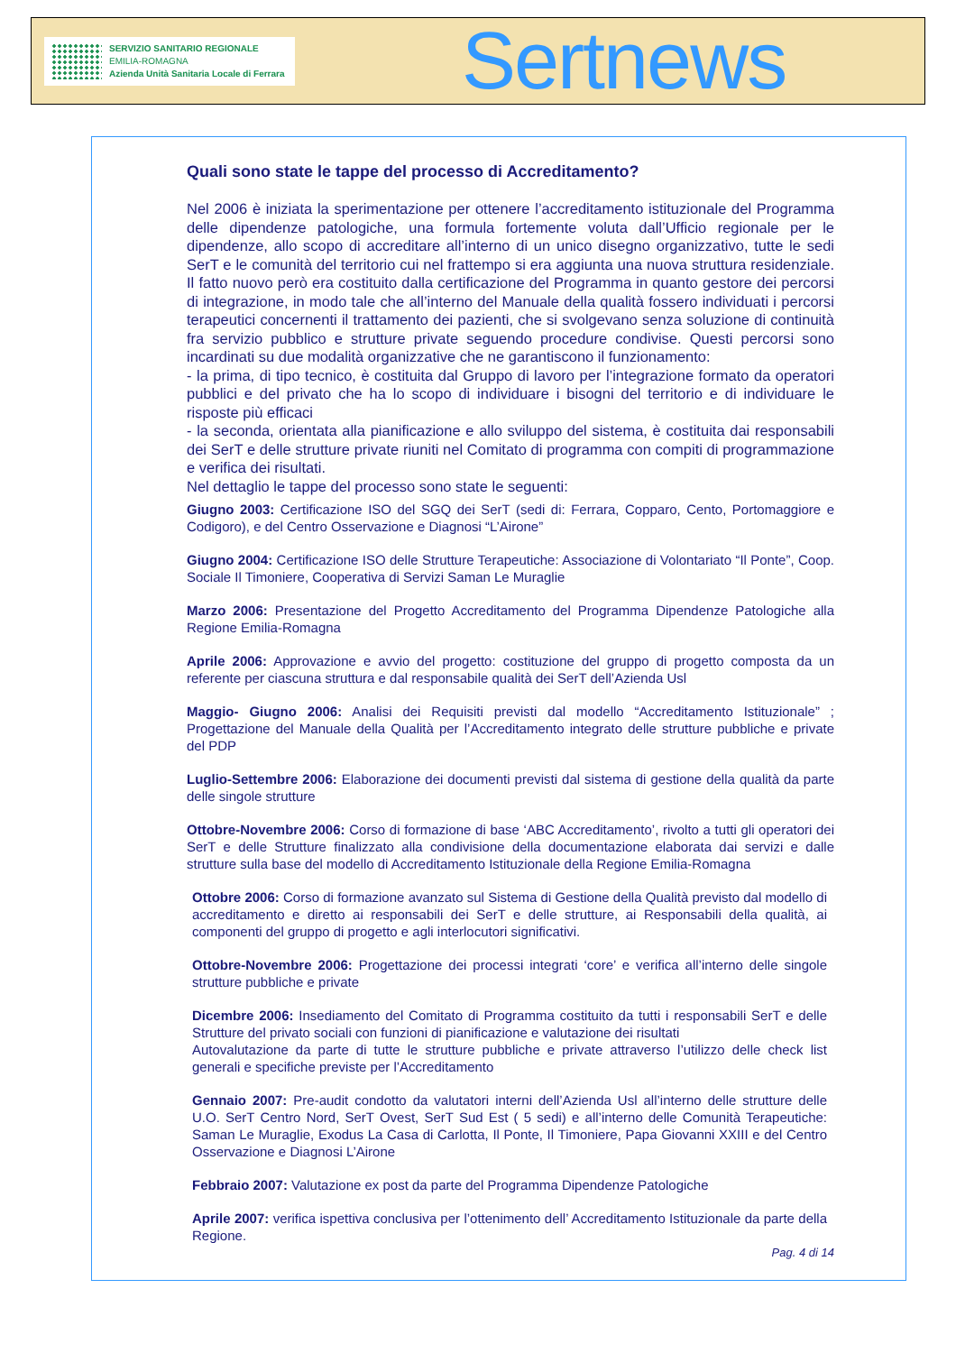SERVIZIO SANITARIO REGIONALE
EMILIA-ROMAGNA
Azienda Unità Sanitaria Locale di Ferrara
Sertnews
Quali sono state le tappe del processo di Accreditamento?
Nel 2006 è iniziata la sperimentazione per ottenere l’accreditamento istituzionale del Programma delle dipendenze patologiche, una formula fortemente voluta dall’Ufficio regionale per le dipendenze, allo scopo di accreditare all’interno di un unico disegno organizzativo, tutte le sedi SerT e le comunità del territorio cui nel frattempo si era aggiunta una nuova struttura residenziale. Il fatto nuovo però era costituito dalla certificazione del Programma in quanto gestore dei percorsi di integrazione, in modo tale che all’interno del Manuale della qualità fossero individuati i percorsi terapeutici concernenti il trattamento dei pazienti, che si svolgevano senza soluzione di continuità fra servizio pubblico e strutture private seguendo procedure condivise. Questi percorsi sono incardinati su due modalità organizzative che ne garantiscono il funzionamento:
- la prima, di tipo tecnico, è costituita dal Gruppo di lavoro per l’integrazione formato da operatori pubblici e del privato che ha lo scopo di individuare i bisogni del territorio e di individuare le risposte più efficaci
- la seconda, orientata alla pianificazione e allo sviluppo del sistema, è costituita dai responsabili dei SerT e delle strutture private riuniti nel Comitato di programma con compiti di programmazione e verifica dei risultati.
Nel dettaglio le tappe del processo sono state le seguenti:
Giugno 2003: Certificazione ISO del SGQ dei SerT (sedi di: Ferrara, Copparo, Cento, Portomaggiore e Codigoro), e del Centro Osservazione e Diagnosi “L’Airone”
Giugno 2004: Certificazione ISO delle Strutture Terapeutiche: Associazione di Volontariato “Il Ponte”, Coop. Sociale Il Timoniere, Cooperativa di Servizi Saman Le Muraglie
Marzo 2006: Presentazione del Progetto Accreditamento del Programma Dipendenze Patologiche alla Regione Emilia-Romagna
Aprile 2006: Approvazione e avvio del progetto: costituzione del gruppo di progetto composta da un referente per ciascuna struttura e dal responsabile qualità dei SerT dell’Azienda Usl
Maggio- Giugno 2006: Analisi dei Requisiti previsti dal modello “Accreditamento Istituzionale” ; Progettazione del Manuale della Qualità per l’Accreditamento integrato delle strutture pubbliche e private del PDP
Luglio-Settembre 2006: Elaborazione dei documenti previsti dal sistema di gestione della qualità da parte delle singole strutture
Ottobre-Novembre 2006: Corso di formazione di base ‘ABC Accreditamento’, rivolto a tutti gli operatori dei SerT e delle Strutture finalizzato alla condivisione della documentazione elaborata dai servizi e dalle strutture sulla base del modello di Accreditamento Istituzionale della Regione Emilia-Romagna
Ottobre 2006: Corso di formazione avanzato sul Sistema di Gestione della Qualità previsto dal modello di accreditamento e diretto ai responsabili dei SerT e delle strutture, ai Responsabili della qualità, ai componenti del gruppo di progetto e agli interlocutori significativi.
Ottobre-Novembre 2006: Progettazione dei processi integrati ‘core’ e verifica all’interno delle singole strutture pubbliche e private
Dicembre 2006: Insediamento del Comitato di Programma costituito da tutti i responsabili SerT e delle Strutture del privato sociali con funzioni di pianificazione e valutazione dei risultati
Autovalutazione da parte di tutte le strutture pubbliche e private attraverso l’utilizzo delle check list generali e specifiche previste per l’Accreditamento
Gennaio 2007: Pre-audit condotto da valutatori interni dell’Azienda Usl all’interno delle strutture delle U.O. SerT Centro Nord, SerT Ovest, SerT Sud Est ( 5 sedi) e all’interno delle Comunità Terapeutiche: Saman Le Muraglie, Exodus La Casa di Carlotta, Il Ponte, Il Timoniere, Papa Giovanni XXIII e del Centro Osservazione e Diagnosi L’Airone
Febbraio 2007: Valutazione ex post da parte del Programma Dipendenze Patologiche
Aprile 2007: verifica ispettiva conclusiva per l’ottenimento dell’ Accreditamento Istituzionale da parte della Regione.
Pag. 4 di 14